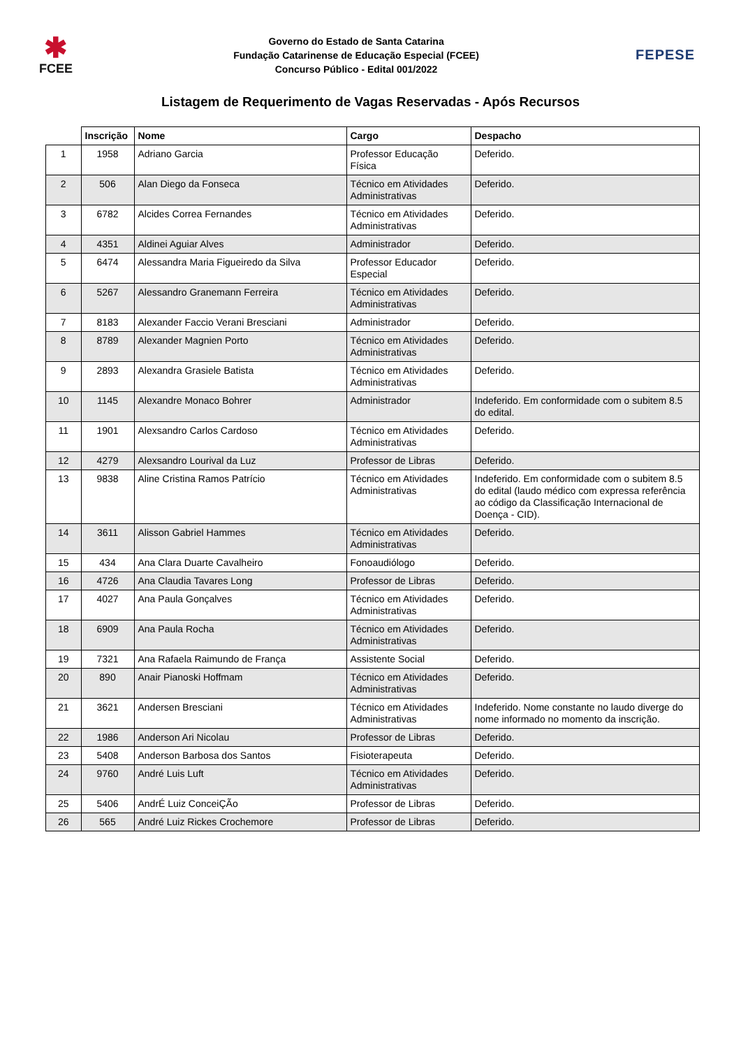✱
FCEE
Governo do Estado de Santa Catarina
Fundação Catarinense de Educação Especial (FCEE)
Concurso Público - Edital 001/2022
FEPESE
Listagem de Requerimento de Vagas Reservadas - Após Recursos
| | Inscrição | Nome | Cargo | Despacho |
| --- | --- | --- | --- | --- |
| 1 | 1958 | Adriano Garcia | Professor Educação Física | Deferido. |
| 2 | 506 | Alan Diego da Fonseca | Técnico em Atividades Administrativas | Deferido. |
| 3 | 6782 | Alcides Correa Fernandes | Técnico em Atividades Administrativas | Deferido. |
| 4 | 4351 | Aldinei Aguiar Alves | Administrador | Deferido. |
| 5 | 6474 | Alessandra Maria Figueiredo da Silva | Professor Educador Especial | Deferido. |
| 6 | 5267 | Alessandro Granemann Ferreira | Técnico em Atividades Administrativas | Deferido. |
| 7 | 8183 | Alexander Faccio Verani Bresciani | Administrador | Deferido. |
| 8 | 8789 | Alexander Magnien Porto | Técnico em Atividades Administrativas | Deferido. |
| 9 | 2893 | Alexandra Grasiele Batista | Técnico em Atividades Administrativas | Deferido. |
| 10 | 1145 | Alexandre Monaco Bohrer | Administrador | Indeferido. Em conformidade com o subitem 8.5 do edital. |
| 11 | 1901 | Alexsandro Carlos Cardoso | Técnico em Atividades Administrativas | Deferido. |
| 12 | 4279 | Alexsandro Lourival da Luz | Professor de Libras | Deferido. |
| 13 | 9838 | Aline Cristina Ramos Patrício | Técnico em Atividades Administrativas | Indeferido. Em conformidade com o subitem 8.5 do edital (laudo médico com expressa referência ao código da Classificação Internacional de Doença - CID). |
| 14 | 3611 | Alisson Gabriel Hammes | Técnico em Atividades Administrativas | Deferido. |
| 15 | 434 | Ana Clara Duarte Cavalheiro | Fonoaudiólogo | Deferido. |
| 16 | 4726 | Ana Claudia Tavares Long | Professor de Libras | Deferido. |
| 17 | 4027 | Ana Paula Gonçalves | Técnico em Atividades Administrativas | Deferido. |
| 18 | 6909 | Ana Paula Rocha | Técnico em Atividades Administrativas | Deferido. |
| 19 | 7321 | Ana Rafaela Raimundo de França | Assistente Social | Deferido. |
| 20 | 890 | Anair Pianoski Hoffmam | Técnico em Atividades Administrativas | Deferido. |
| 21 | 3621 | Andersen Bresciani | Técnico em Atividades Administrativas | Indeferido. Nome constante no laudo diverge do nome informado no momento da inscrição. |
| 22 | 1986 | Anderson Ari Nicolau | Professor de Libras | Deferido. |
| 23 | 5408 | Anderson Barbosa dos Santos | Fisioterapeuta | Deferido. |
| 24 | 9760 | André Luis Luft | Técnico em Atividades Administrativas | Deferido. |
| 25 | 5406 | AndrÉ Luiz ConceiÇÃo | Professor de Libras | Deferido. |
| 26 | 565 | André Luiz Rickes Crochemore | Professor de Libras | Deferido. |